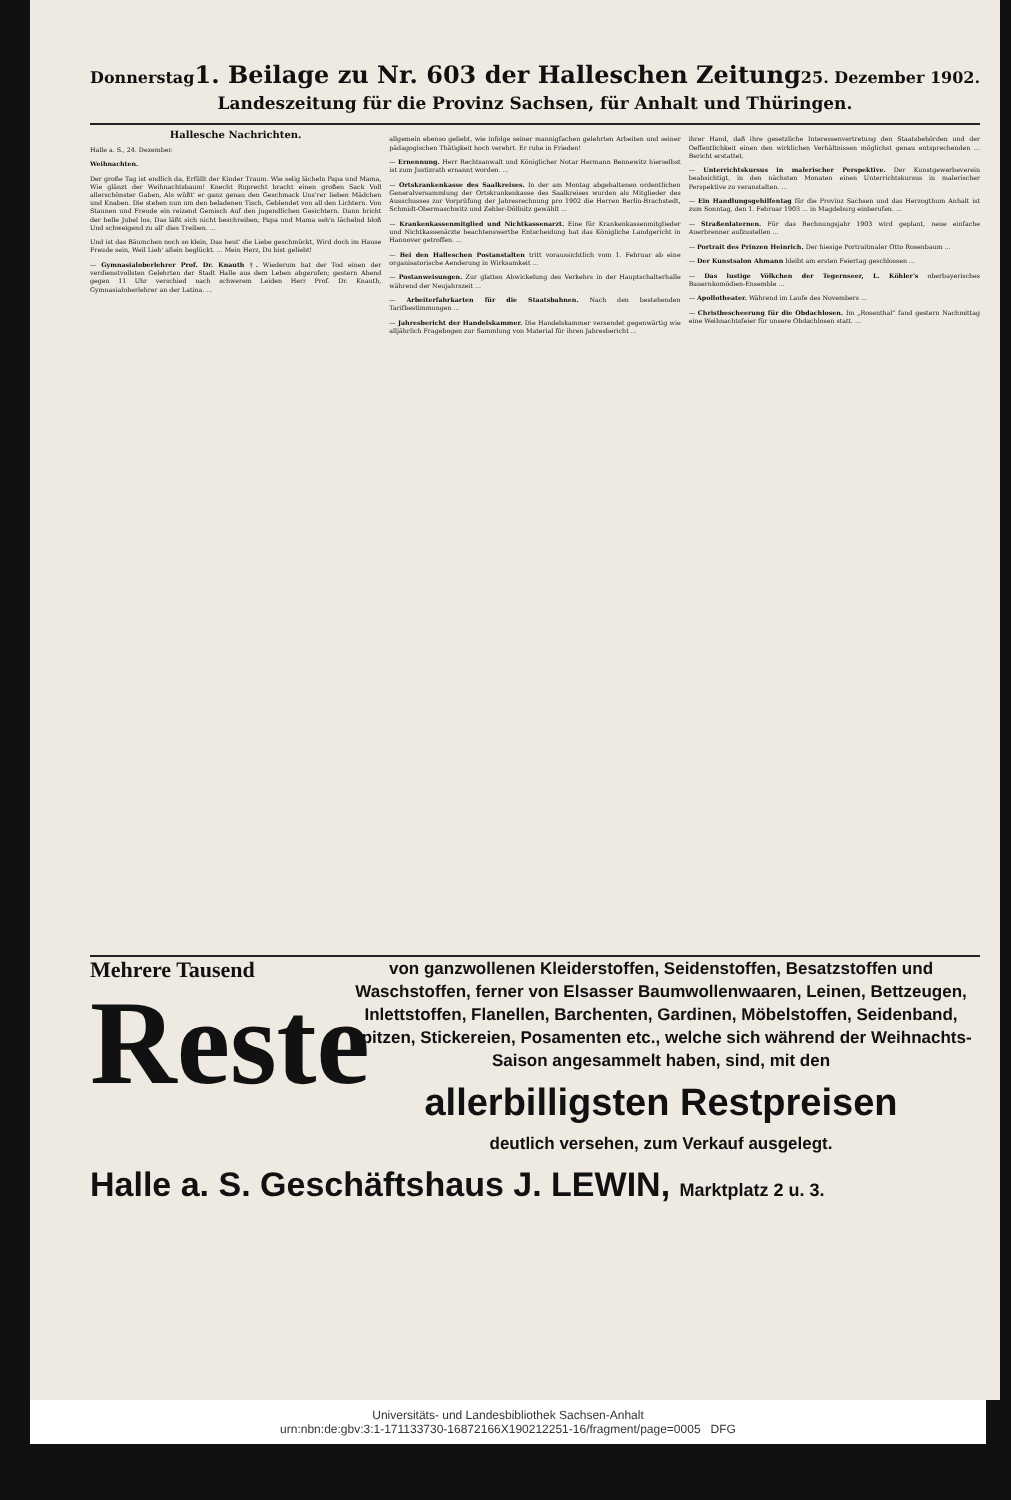Donnerstag 1. Beilage zu Nr. 603 der Halleschen Zeitung 25. Dezember 1902.
Landeszeitung für die Provinz Sachsen, für Anhalt und Thüringen.
Hallesche Nachrichten.
Halle a. S., 24. Dezember.
Weihnachten.
Der große Tag ist endlich da, Erfüllt der Kinder Traum. Wie selig lächeln Papa und Mama, Wie glänzt der Weihnachtsbaum! Knecht Ruprecht bracht einen großen Sack Voll allerschönster Gaben, Als wüßt' er ganz genau den Geschmack Uns'rer lieben Mädchen und Knaben. Die stehen nun um den beladenen Tisch, Geblendet von all den Lichtern. Von Staunen und Freude ein reizend Gemisch Auf den jugendlichen Gesichtern. Dann bricht der helle Jubel los, Das läßt sich nicht beschreiben, Papa und Mama seh'n lächelnd bloß Und schweigend zu all' dies Treiben. ...
Und ist das Bäumchen noch so klein, Das heut' die Liebe geschmückt, Wird doch im Hause Freude sein, Weil Lieb' allein beglückt. ... Mein Herz, Du bist geliebt!
— Gymnasialoberlehrer Prof. Dr. Knauth †. Wiederum hat der Tod einen der verdienstvollsten Gelehrten der Stadt Halle aus dem Leben abgerufen; gestern Abend gegen 11 Uhr verschied nach schwerem Leiden Herr Prof. Dr. Knauth, Gymnasialoberlehrer an der Latina. ...
allgemein ebenso geliebt, wie infolge seiner mannigfachen gelehrten Arbeiten und seiner pädagogischen Thätigkeit hoch verehrt. Er ruhe in Frieden!
— Ernennung. Herr Rechtsanwalt und Königlicher Notar Hermann Bennewitz hierselbst ist zum Justizrath ernannt worden. ...
— Ortskrankenkasse des Saalkreises. In der am Montag abgehaltenen ordentlichen Generalversammlung der Ortskrankenkasse des Saalkreises wurden als Mitglieder des Ausschusses zur Vorprüfung der Jahresrechnung pro 1902 die Herren Berlin-Brachstedt, Schmidt-Obermaschwitz und Zehler-Döllnitz gewählt ...
— Krankenkassenmitglied und Nichtkassenarzt. Eine für Krankenkassenmitglieder und Nichtkassenärzte beachtenswerthe Entscheidung hat das Königliche Landgericht in Hannover getroffen. ...
— Bei den Halleschen Postanstalten tritt voraussichtlich vom 1. Februar ab eine organisatorische Aenderung in Wirksamkeit ...
— Postanweisungen. Zur glatten Abwickelung des Verkehrs in der Hauptschalterhalle während der Neujahrszeit ...
— Arbeiterfahrkarten für die Staatsbahnen. Nach den bestehenden Tarifbestimmungen ...
— Jahresbericht der Handelskammer. Die Handelskammer versendet gegenwärtig wie alljährlich Fragebogen zur Sammlung von Material für ihren Jahresbericht ...
ihrer Hand, daß ihre gesetzliche Interessenvertretung den Staatsbehörden und der Oeffentlichkeit einen den wirklichen Verhältnissen möglichst genau entsprechenden ... Bericht erstattet.
— Unterrichtskursus in malerischer Perspektive. Der Kunstgewerbeverein beabsichtigt, in den nächsten Monaten einen Unterrichtskursus in malerischer Perspektive zu veranstalten. ...
— Ein Handlungsgehilfentag für die Provinz Sachsen und das Herzogthum Anhalt ist zum Sonntag, den 1. Februar 1903 ... in Magdeburg einberufen. ...
— Straßenlaternen. Für das Rechnungsjahr 1903 wird geplant, neue einfache Auerbrenner aufzustellen ...
— Portrait des Prinzen Heinrich. Der hiesige Portraitmaler Otto Rosenbaum ...
— Der Kunstsalon Ahmann bleibt am ersten Feiertag geschlossen ...
— Das lustige Völkchen der Tegernseer, L. Köhler's oberbayerisches Bauernkomödien-Ensemble ...
— Apollotheater. Während im Laufe des Novembers ...
— Christbescheerung für die Obdachlosen. Im „Rosenthal" fand gestern Nachmittag eine Weihnachtsfeier für unsere Obdachlosen statt. ...
Mehrere Tausend
Reste
von ganzwollenen Kleiderstoffen, Seidenstoffen, Besatzstoffen und Waschstoffen, ferner von Elsasser Baumwollenwaaren, Leinen, Bettzeugen, Inlettstoffen, Flanellen, Barchenten, Gardinen, Möbelstoffen, Seidenband, Spitzen, Stickereien, Posamenten etc., welche sich während der Weihnachts-Saison angesammelt haben, sind, mit den
allerbilligsten Restpreisen
deutlich versehen, zum Verkauf ausgelegt.
Halle a. S. Geschäftshaus J. LEWIN, Marktplatz 2 u. 3.
Universitäts- und Landesbibliothek Sachsen-Anhalt
urn:nbn:de:gbv:3:1-171133730-16872166X190212251-16/fragment/page=0005 DFG